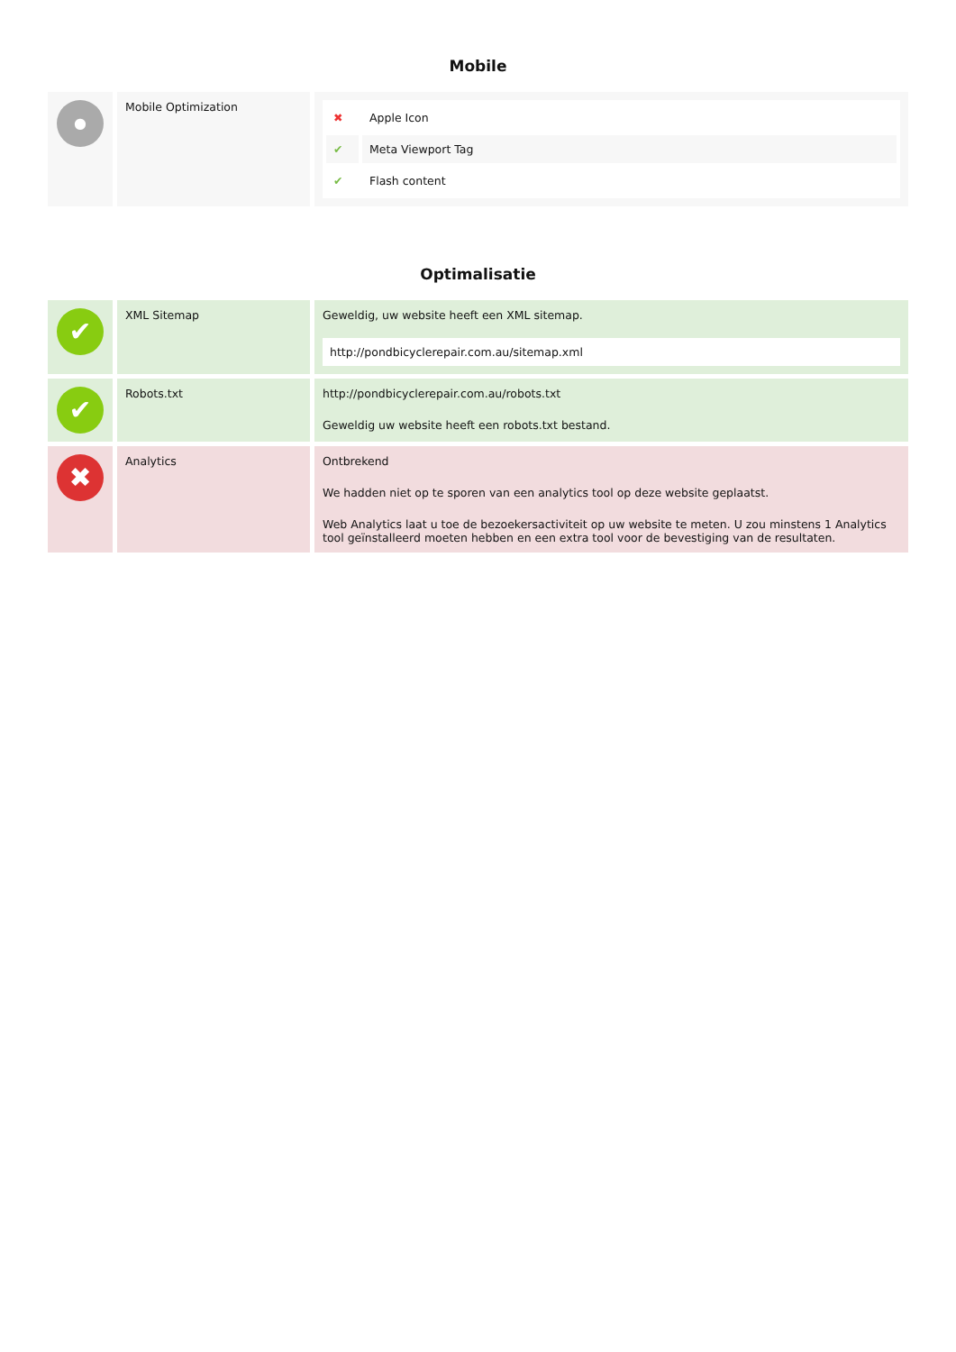Mobile
| ● | Mobile Optimization | / ✖ / Apple Icon / / ✔ / Meta Viewport Tag / / ✔ / Flash content / |
Optimalisatie
| ✔ | XML Sitemap | Geweldig, uw website heeft een XML sitemap. http://pondbicyclerepair.com.au/sitemap.xml |
| ✔ | Robots.txt | http://pondbicyclerepair.com.au/robots.txt Geweldig uw website heeft een robots.txt bestand. |
| ✖ | Analytics | Ontbrekend We hadden niet op te sporen van een analytics tool op deze website geplaatst. Web Analytics laat u toe de bezoekersactiviteit op uw website te meten. U zou minstens 1 Analytics tool geïnstalleerd moeten hebben en een extra tool voor de bevestiging van de resultaten. |